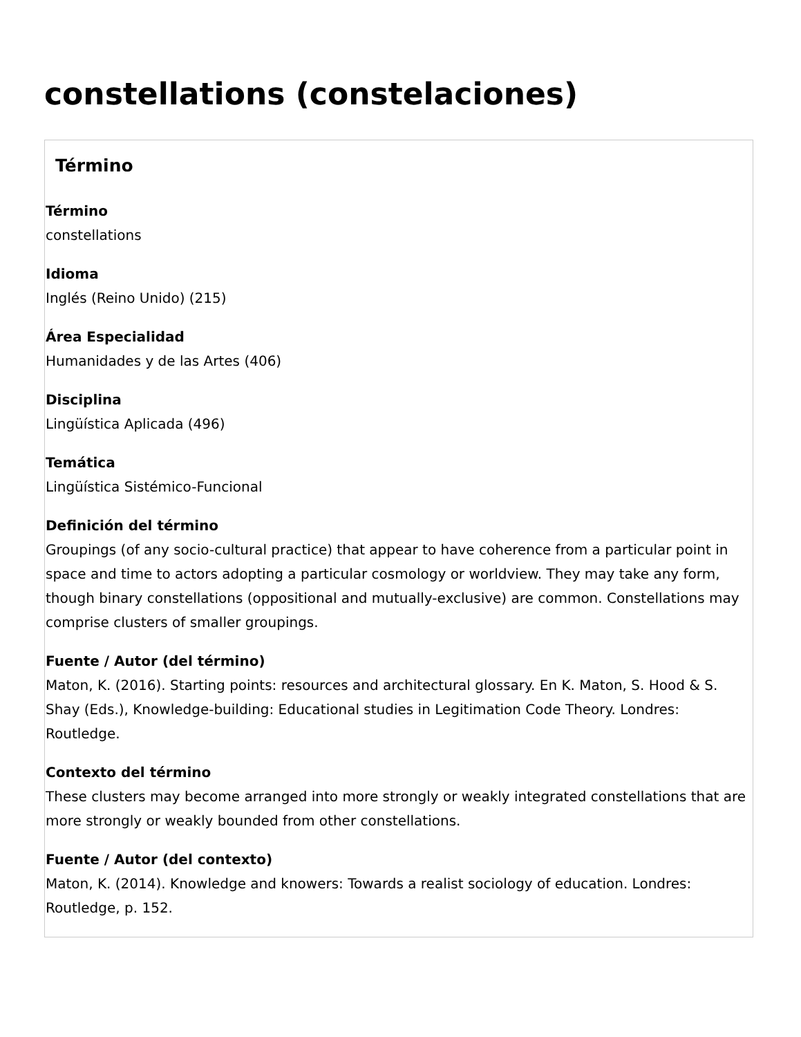constellations (constelaciones)
Término
Término
constellations
Idioma
Inglés (Reino Unido) (215)
Área Especialidad
Humanidades y de las Artes (406)
Disciplina
Lingüística Aplicada (496)
Temática
Lingüística Sistémico-Funcional
Definición del término
Groupings (of any socio-cultural practice) that appear to have coherence from a particular point in space and time to actors adopting a particular cosmology or worldview. They may take any form, though binary constellations (oppositional and mutually-exclusive) are common. Constellations may comprise clusters of smaller groupings.
Fuente / Autor (del término)
Maton, K. (2016). Starting points: resources and architectural glossary. En K. Maton, S. Hood & S. Shay (Eds.), Knowledge-building: Educational studies in Legitimation Code Theory. Londres: Routledge.
Contexto del término
These clusters may become arranged into more strongly or weakly integrated constellations that are more strongly or weakly bounded from other constellations.
Fuente / Autor (del contexto)
Maton, K. (2014). Knowledge and knowers: Towards a realist sociology of education. Londres: Routledge, p. 152.